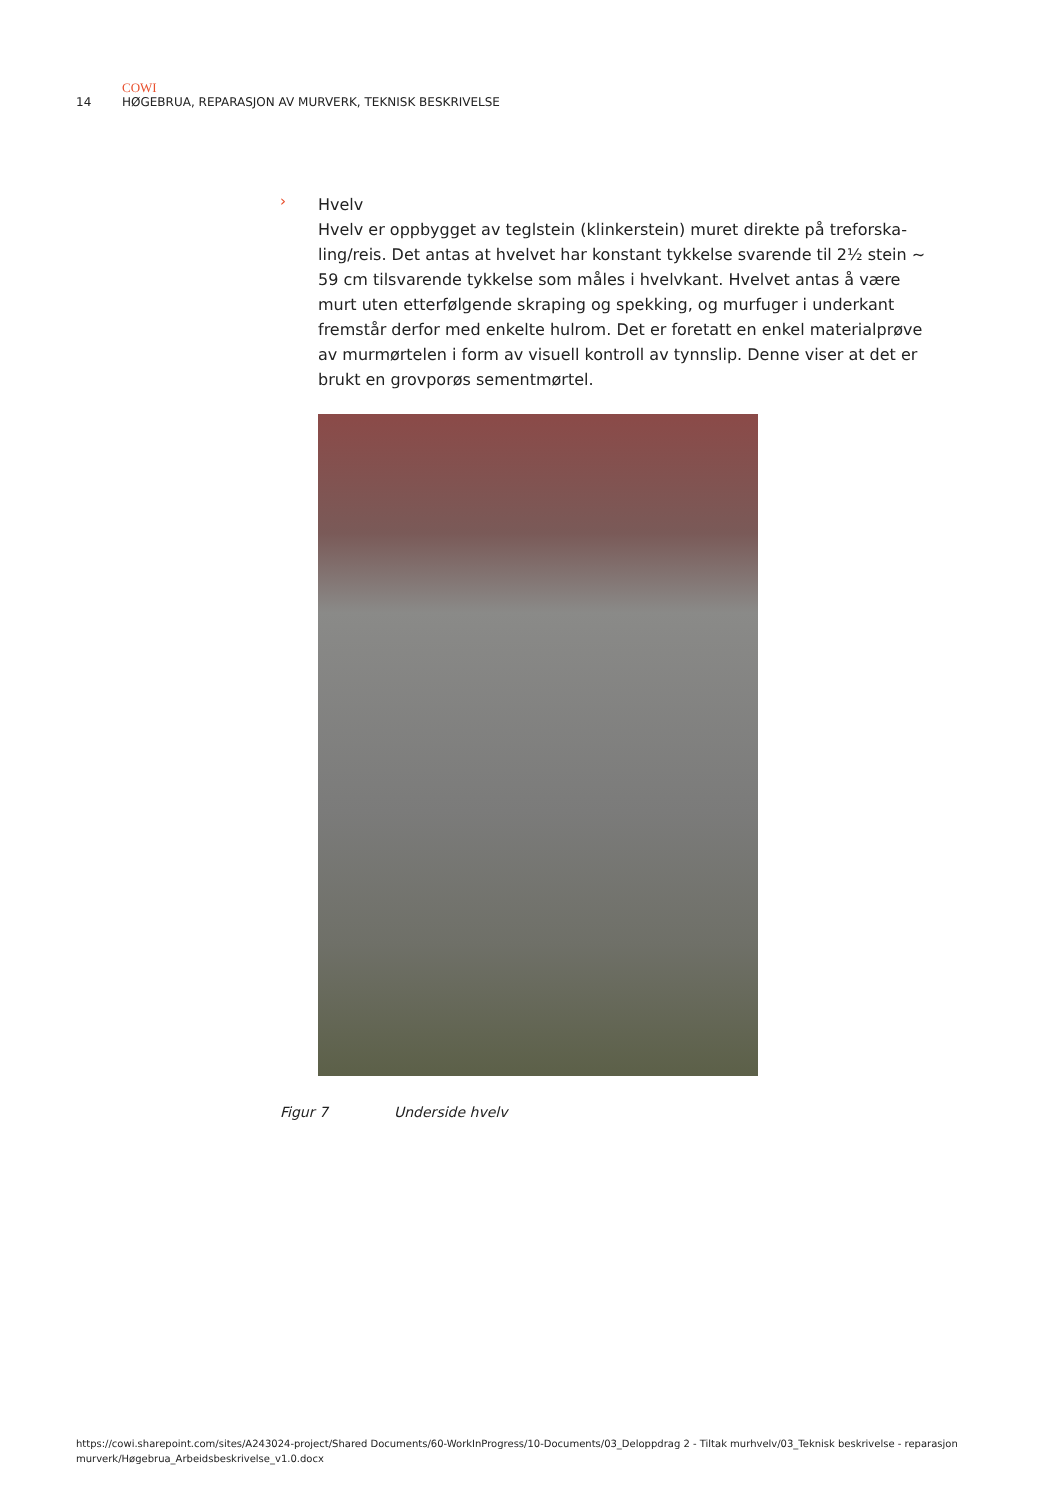COWI
14 HØGEBRUA, REPARASJON AV MURVERK, TEKNISK BESKRIVELSE
›
Hvelv
Hvelv er oppbygget av teglstein (klinkerstein) muret direkte på treforska-ling/reis. Det antas at hvelvet har konstant tykkelse svarende til 2½ stein ~ 59 cm tilsvarende tykkelse som måles i hvelvkant. Hvelvet antas å være murt uten etterfølgende skraping og spekking, og murfuger i underkant fremstår derfor med enkelte hulrom. Det er foretatt en enkel materialprøve av murmørtelen i form av visuell kontroll av tynnslip. Denne viser at det er brukt en grovporøs sementmørtel.
Figur 7 Underside hvelv
https://cowi.sharepoint.com/sites/A243024-project/Shared Documents/60-WorkInProgress/10-Documents/03_Deloppdrag 2 - Tiltak murhvelv/03_Teknisk beskrivelse - reparasjon murverk/Høgebrua_Arbeidsbeskrivelse_v1.0.docx